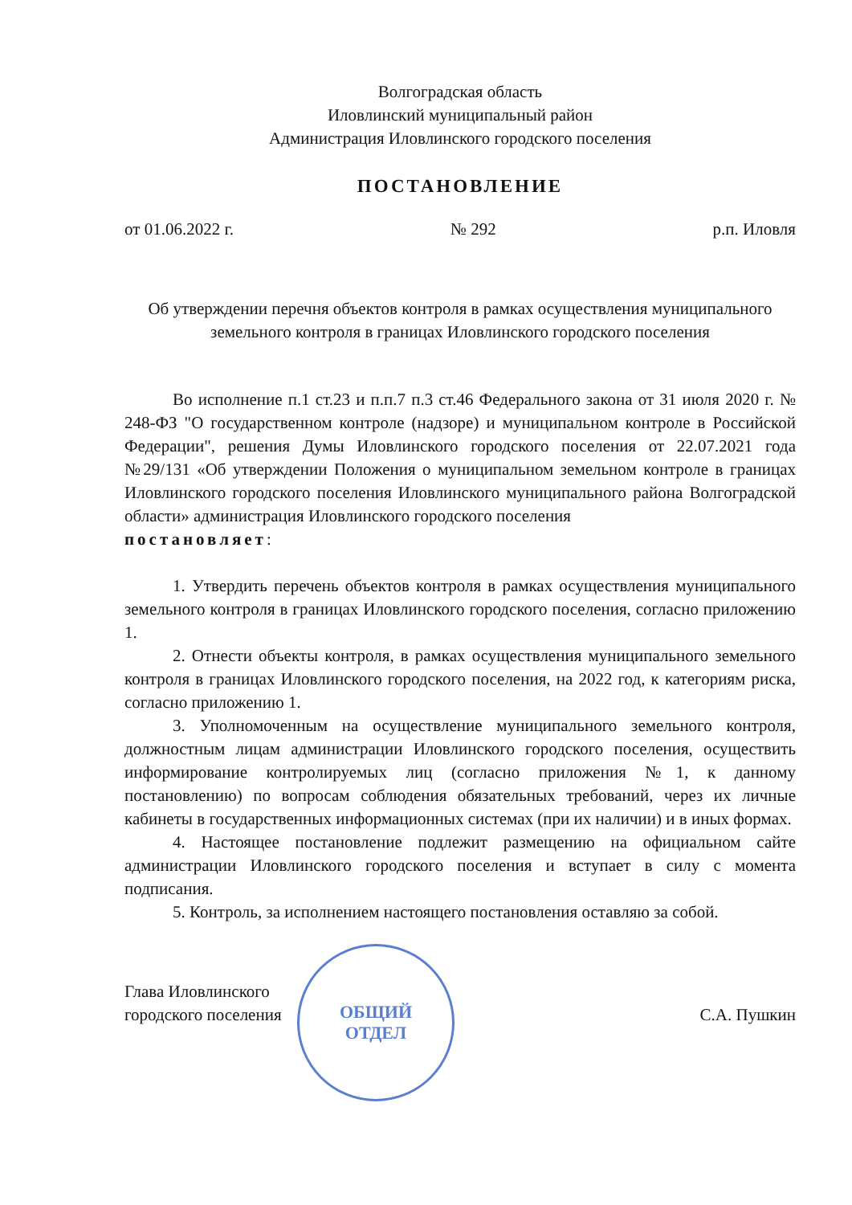Волгоградская область
Иловлинский муниципальный район
Администрация Иловлинского городского поселения
ПОСТАНОВЛЕНИЕ
от 01.06.2022 г. № 292 р.п. Иловля
Об утверждении перечня объектов контроля в рамках осуществления муниципального земельного контроля в границах Иловлинского городского поселения
Во исполнение п.1 ст.23 и п.п.7 п.3 ст.46 Федерального закона от 31 июля 2020 г. № 248-ФЗ "О государственном контроле (надзоре) и муниципальном контроле в Российской Федерации", решения Думы Иловлинского городского поселения от 22.07.2021 года №29/131 «Об утверждении Положения о муниципальном земельном контроле в границах Иловлинского городского поселения Иловлинского муниципального района Волгоградской области» администрация Иловлинского городского поселения
постановляет:
1. Утвердить перечень объектов контроля в рамках осуществления муниципального земельного контроля в границах Иловлинского городского поселения, согласно приложению 1.
2. Отнести объекты контроля, в рамках осуществления муниципального земельного контроля в границах Иловлинского городского поселения, на 2022 год, к категориям риска, согласно приложению 1.
3. Уполномоченным на осуществление муниципального земельного контроля, должностным лицам администрации Иловлинского городского поселения, осуществить информирование контролируемых лиц (согласно приложения №1, к данному постановлению) по вопросам соблюдения обязательных требований, через их личные кабинеты в государственных информационных системах (при их наличии) и в иных формах.
4. Настоящее постановление подлежит размещению на официальном сайте администрации Иловлинского городского поселения и вступает в силу с момента подписания.
5. Контроль, за исполнением настоящего постановления оставляю за собой.
Глава Иловлинского
городского поселения
ОБЩИЙ
ОТДЕЛ
С.А. Пушкин